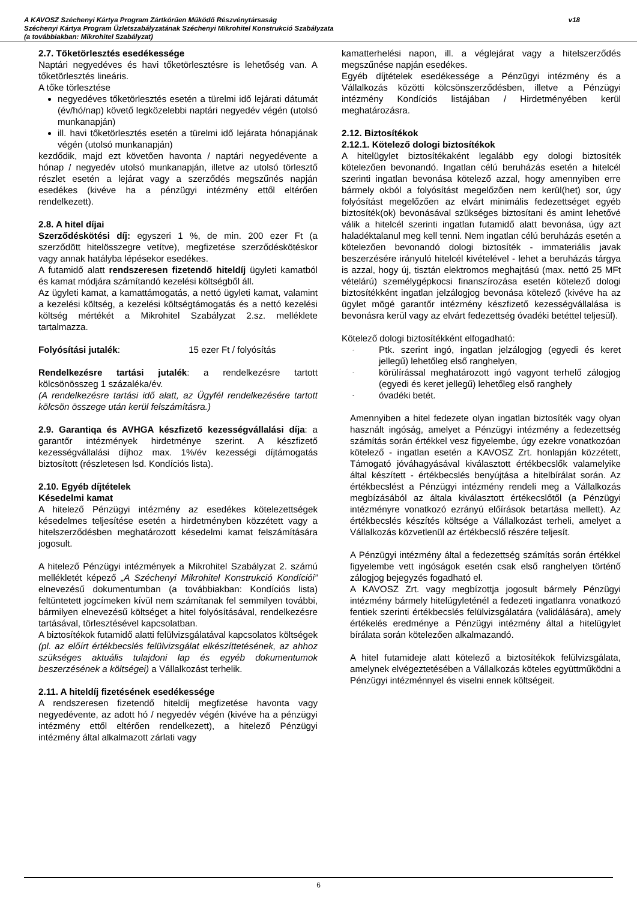v18
A KAVOSZ Széchenyi Kártya Program Zártkörűen Működő Részvénytársaság
Széchenyi Kártya Program Üzletszabályzatának Széchenyi Mikrohitel Konstrukció Szabályzata
(a továbbiakban: Mikrohitel Szabályzat)
2.7. Tőketörlesztés esedékessége
Naptári negyedéves és havi tőketörlesztésre is lehetőség van. A tőketörlesztés lineáris.
A tőke törlesztése
negyedéves tőketörlesztés esetén a türelmi idő lejárati dátumát (év/hó/nap) követő legközelebbi naptári negyedév végén (utolsó munkanapján)
ill. havi tőketörlesztés esetén a türelmi idő lejárata hónapjának végén (utolsó munkanapján)
kezdődik, majd ezt követően havonta / naptári negyedévente a hónap / negyedév utolsó munkanapján, illetve az utolsó törlesztő részlet esetén a lejárat vagy a szerződés megszűnés napján esedékes (kivéve ha a pénzügyi intézmény ettől eltérően rendelkezett).
2.8. A hitel díjai
Szerződéskötési díj: egyszeri 1 %, de min. 200 ezer Ft (a szerződött hitelösszegre vetítve), megfizetése szerződéskötéskor vagy annak hatályba lépésekor esedékes.
A futamidő alatt rendszeresen fizetendő hiteldíj ügyleti kamatból és kamat módjára számítandó kezelési költségből áll.
Az ügyleti kamat, a kamattámogatás, a nettó ügyleti kamat, valamint a kezelési költség, a kezelési költségtámogatás és a nettó kezelési költség mértékét a Mikrohitel Szabályzat 2.sz. melléklete tartalmazza.
Folyósítási jutalék: 15 ezer Ft / folyósítás
Rendelkezésre tartási jutalék: a rendelkezésre tartott kölcsönösszeg 1 százaléka/év.
(A rendelkezésre tartási idő alatt, az Ügyfél rendelkezésére tartott kölcsön összege után kerül felszámításra.)
2.9. Garantiqa és AVHGA készfizető kezességvállalási díja: a garantőr intézmények hirdetménye szerint. A készfizető kezességvállalási díjhoz max. 1%/év kezességi díjtámogatás biztosított (részletesen lsd. Kondíciós lista).
2.10. Egyéb díjtételek
Késedelmi kamat
A hitelező Pénzügyi intézmény az esedékes kötelezettségek késedelmes teljesítése esetén a hirdetményben közzétett vagy a hitelszerződésben meghatározott késedelmi kamat felszámítására jogosult.
A hitelező Pénzügyi intézmények a Mikrohitel Szabályzat 2. számú mellékletét képező „A Széchenyi Mikrohitel Konstrukció Kondíciói” elnevezésű dokumentumban (a továbbiakban: Kondíciós lista) feltüntetett jogcímeken kívül nem számítanak fel semmilyen további, bármilyen elnevezésű költséget a hitel folyósításával, rendelkezésre tartásával, törlesztésével kapcsolatban.
A biztosítékok futamidő alatti felülvizsgálatával kapcsolatos költségek (pl. az előírt értékbecslés felülvizsgálat elkészíttetésének, az ahhoz szükséges aktuális tulajdoni lap és egyéb dokumentumok beszerzésének a költségei) a Vállalkozást terhelik.
2.11. A hiteldíj fizetésének esedékessége
A rendszeresen fizetendő hiteldíj megfizetése havonta vagy negyedévente, az adott hó / negyedév végén (kivéve ha a pénzügyi intézmény ettől eltérően rendelkezett), a hitelező Pénzügyi intézmény által alkalmazott zárlati vagy
kamatterhelési napon, ill. a véglejárat vagy a hitelszerződés megszűnése napján esedékes.
Egyéb díjtételek esedékessége a Pénzügyi intézmény és a Vállalkozás közötti kölcsönszerződésben, illetve a Pénzügyi intézmény Kondíciós listájában / Hirdetményében kerül meghatározásra.
2.12. Biztosítékok
2.12.1. Kötelező dologi biztosítékok
A hitelügylet biztosítékaként legalább egy dologi biztosíték kötelezően bevonandó. Ingatlan célú beruházás esetén a hitelcél szerinti ingatlan bevonása kötelező azzal, hogy amennyiben erre bármely okból a folyósítást megelőzően nem kerül(het) sor, úgy folyósítást megelőzően az elvárt minimális fedezettséget egyéb biztosíték(ok) bevonásával szükséges biztosítani és amint lehetővé válik a hitelcél szerinti ingatlan futamidő alatt bevonása, úgy azt haladéktalanul meg kell tenni. Nem ingatlan célú beruházás esetén a kötelezően bevonandó dologi biztosíték - immateriális javak beszerzésére irányuló hitelcél kivételével - lehet a beruházás tárgya is azzal, hogy új, tisztán elektromos meghajtású (max. nettó 25 MFt vételárú) személygépkocsi finanszírozása esetén kötelező dologi biztosítékként ingatlan jelzálogjog bevonása kötelező (kivéve ha az ügylet mögé garantőr intézmény készfizető kezességvállalása is bevonásra kerül vagy az elvárt fedezettség óvadéki betéttel teljesül).
Kötelező dologi biztosítékként elfogadható:
- Ptk. szerint ingó, ingatlan jelzálogjog (egyedi és keret jellegű) lehetőleg első ranghelyen,
- körülírással meghatározott ingó vagyont terhelő zálogjog (egyedi és keret jellegű) lehetőleg első ranghely
- óvadéki betét.
Amennyiben a hitel fedezete olyan ingatlan biztosíték vagy olyan használt ingóság, amelyet a Pénzügyi intézmény a fedezettség számítás során értékkel vesz figyelembe, úgy ezekre vonatkozóan kötelező - ingatlan esetén a KAVOSZ Zrt. honlapján közzétett, Támogató jóváhagyásával kiválasztott értékbecslők valamelyike által készített - értékbecslés benyújtása a hitelbírálat során. Az értékbecslést a Pénzügyi intézmény rendeli meg a Vállalkozás megbízásából az általa kiválasztott értékecslőtől (a Pénzügyi intézményre vonatkozó ezrányú előírások betartása mellett). Az értékbecslés készítés költsége a Vállalkozást terheli, amelyet a Vállalkozás közvetlenül az értékbecslő részére teljesít.
A Pénzügyi intézmény által a fedezettség számítás során értékkel figyelembe vett ingóságok esetén csak első ranghelyen történő zálogjog bejegyzés fogadható el.
A KAVOSZ Zrt. vagy megbízottja jogosult bármely Pénzügyi intézmény bármely hitelügyleténél a fedezeti ingatlanra vonatkozó fentiek szerinti értékbecslés felülvizsgálatára (validálására), amely értékelés eredménye a Pénzügyi intézmény által a hitelügylet bírálata során kötelezően alkalmazandó.
A hitel futamideje alatt kötelező a biztosítékok felülvizsgálata, amelynek elvégeztetésében a Vállalkozás köteles együttműködni a Pénzügyi intézménnyel és viselni ennek költségeit.
6